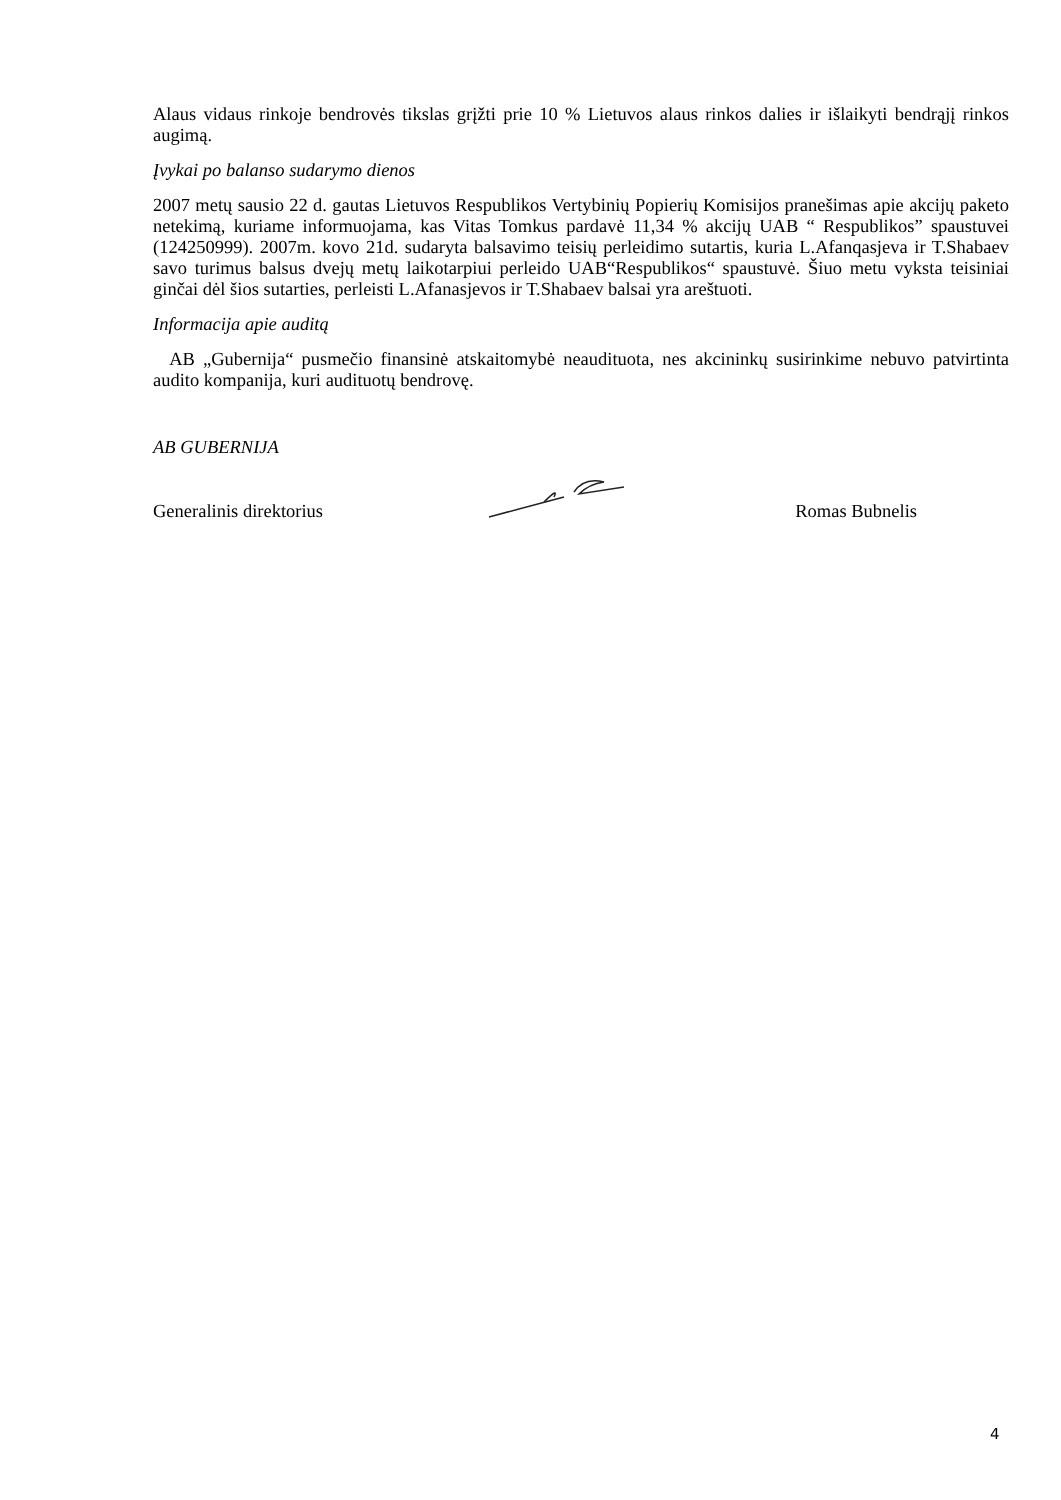Alaus vidaus rinkoje bendrovės tikslas grįžti prie 10 % Lietuvos alaus rinkos dalies ir išlaikyti bendrąjį rinkos augimą.
Įvykai po balanso sudarymo dienos
2007 metų sausio 22 d. gautas Lietuvos Respublikos Vertybinių Popierių Komisijos pranešimas apie akcijų paketo netekimą, kuriame informuojama, kas Vitas Tomkus pardavė 11,34 % akcijų UAB “ Respublikos” spaustuvei (124250999). 2007m. kovo 21d. sudaryta balsavimo teisių perleidimo sutartis, kuria L.Afanqasjeva ir T.Shabaev savo turimus balsus dvejų metų laikotarpiui perleido UAB“Respublikos“ spaustuvė. Šiuo metu vyksta teisiniai ginčai dėl šios sutarties, perleisti L.Afanasjevos ir T.Shabaev balsai yra areštuoti.
Informacija apie auditą
AB „Gubernija“ pusmečio finansinė atskaitomybė neaudituota, nes akcininkų susirinkime nebuvo patvirtinta audito kompanija, kuri audituotų bendrovę.
AB GUBERNIJA
Generalinis direktorius Romas Bubnelis
4